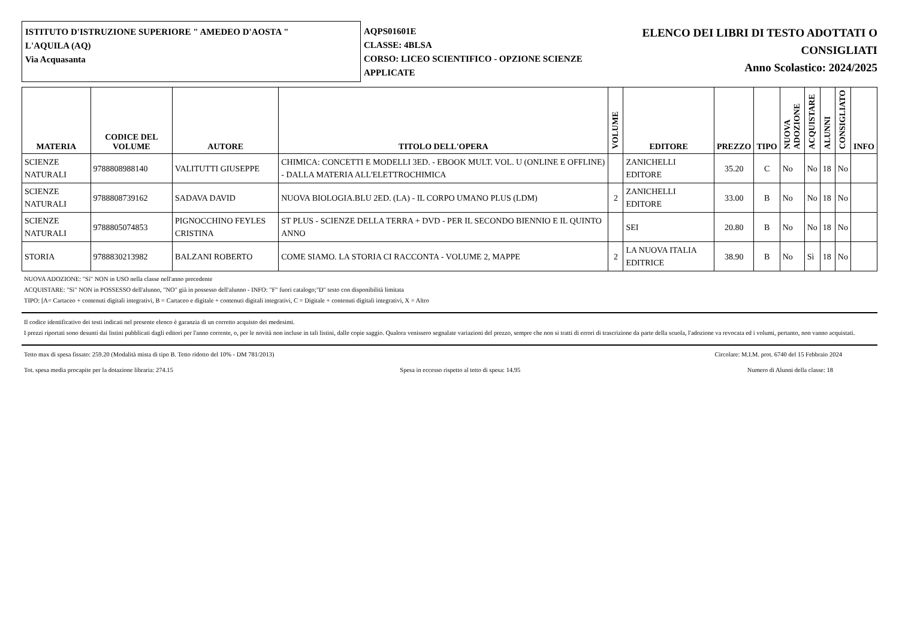ISTITUTO D'ISTRUZIONE SUPERIORE " AMEDEO D'AOSTA "
L'AQUILA (AQ)
Via Acquasanta
AQPS01601E
CLASSE: 4BLSA
CORSO: LICEO SCIENTIFICO - OPZIONE SCIENZE APPLICATE
ELENCO DEI LIBRI DI TESTO ADOTTATI O
CONSIGLIATI
Anno Scolastico: 2024/2025
| MATERIA | CODICE DEL VOLUME | AUTORE | TITOLO DELL'OPERA | VOLUME | EDITORE | PREZZO | TIPO | NUOVA ADOZIONE | ACQUISTARE | ALUNNI | CONSIGLIATO | INFO |
| --- | --- | --- | --- | --- | --- | --- | --- | --- | --- | --- | --- | --- |
| SCIENZE NATURALI | 9788808988140 | VALITUTTI GIUSEPPE | CHIMICA: CONCETTI E MODELLI 3ED. - EBOOK MULT. VOL. U (ONLINE E OFFLINE) - DALLA MATERIA ALL'ELETTROCHIMICA | | ZANICHELLI EDITORE | 35.20 | C | No | No | 18 | No | |
| SCIENZE NATURALI | 9788808739162 | SADAVA DAVID | NUOVA BIOLOGIA.BLU 2ED. (LA) - IL CORPO UMANO PLUS (LDM) | 2 | ZANICHELLI EDITORE | 33.00 | B | No | No | 18 | No | |
| SCIENZE NATURALI | 9788805074853 | PIGNOCCHINO FEYLES CRISTINA | ST PLUS - SCIENZE DELLA TERRA + DVD - PER IL SECONDO BIENNIO E IL QUINTO ANNO | | SEI | 20.80 | B | No | No | 18 | No | |
| STORIA | 9788830213982 | BALZANI ROBERTO | COME SIAMO. LA STORIA CI RACCONTA - VOLUME 2, MAPPE | 2 | LA NUOVA ITALIA EDITRICE | 38.90 | B | No | Sì | 18 | No | |
NUOVA ADOZIONE: "Sì" NON in USO nella classe nell'anno precedente
ACQUISTARE: "Sì" NON in POSSESSO dell'alunno, "NO" già in possesso dell'alunno - INFO: "F" fuori catalogo;"D" testo con disponibilità limitata
TIPO: [A= Cartaceo + contenuti digitali integrativi, B = Cartaceo e digitale + contenuti digitali integrativi, C = Digitale + contenuti digitali integrativi, X = Altro
Il codice identificativo dei testi indicati nel presente elenco è garanzia di un corretto acquisto dei medesimi.
I prezzi riportati sono desunti dai listini pubblicati dagli editori per l'anno corrente, o, per le novità non incluse in tali listini, dalle copie saggio. Qualora venissero segnalate variazioni del prezzo, sempre che non si tratti di errori di trascrizione da parte della scuola, l'adozione va revocata ed i volumi, pertanto, non vanno acquistati.
Tetto max di spesa fissato: 259.20 (Modalità mista di tipo B. Tetto ridotto del 10% - DM 781/2013) Circolare: M.I.M. prot. 6740 del 15 Febbraio 2024
Tot. spesa media procapite per la dotazione libraria: 274.15 Spesa in eccesso rispetto al tetto di spesa: 14.95 Numero di Alunni della classe: 18